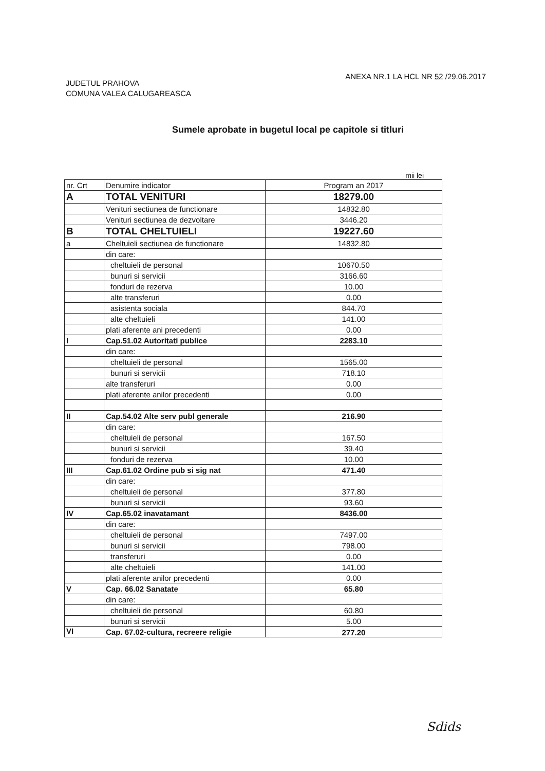JUDETUL PRAHOVA
COMUNA VALEA CALUGAREASCA
ANEXA NR.1 LA HCL NR 52 /29.06.2017
Sumele aprobate in bugetul local pe capitole si titluri
mii lei
| nr. Crt | Denumire indicator | Program an 2017 |
| --- | --- | --- |
| A | TOTAL VENITURI | 18279.00 |
| | Venituri sectiunea de functionare | 14832.80 |
| | Venituri sectiunea de dezvoltare | 3446.20 |
| B | TOTAL CHELTUIELI | 19227.60 |
| a | Cheltuieli sectiunea de functionare | 14832.80 |
| | din care: | |
| | cheltuieli de personal | 10670.50 |
| | bunuri si servicii | 3166.60 |
| | fonduri de rezerva | 10.00 |
| | alte transferuri | 0.00 |
| | asistenta sociala | 844.70 |
| | alte cheltuieli | 141.00 |
| | plati aferente ani precedenti | 0.00 |
| I | Cap.51.02 Autoritati publice | 2283.10 |
| | din care: | |
| | cheltuieli de personal | 1565.00 |
| | bunuri si servicii | 718.10 |
| | alte transferuri | 0.00 |
| | plati aferente anilor precedenti | 0.00 |
| II | Cap.54.02 Alte serv publ generale | 216.90 |
| | din care: | |
| | cheltuieli de personal | 167.50 |
| | bunuri si servicii | 39.40 |
| | fonduri de rezerva | 10.00 |
| III | Cap.61.02 Ordine pub si sig nat | 471.40 |
| | din care: | |
| | cheltuieli de personal | 377.80 |
| | bunuri si servicii | 93.60 |
| IV | Cap.65.02 inavatamant | 8436.00 |
| | din care: | |
| | cheltuieli de personal | 7497.00 |
| | bunuri si servicii | 798.00 |
| | transferuri | 0.00 |
| | alte cheltuieli | 141.00 |
| | plati aferente anilor precedenti | 0.00 |
| V | Cap. 66.02 Sanatate | 65.80 |
| | din care: | |
| | cheltuieli de personal | 60.80 |
| | bunuri si servicii | 5.00 |
| VI | Cap. 67.02-cultura, recreere religie | 277.20 |
Sdids